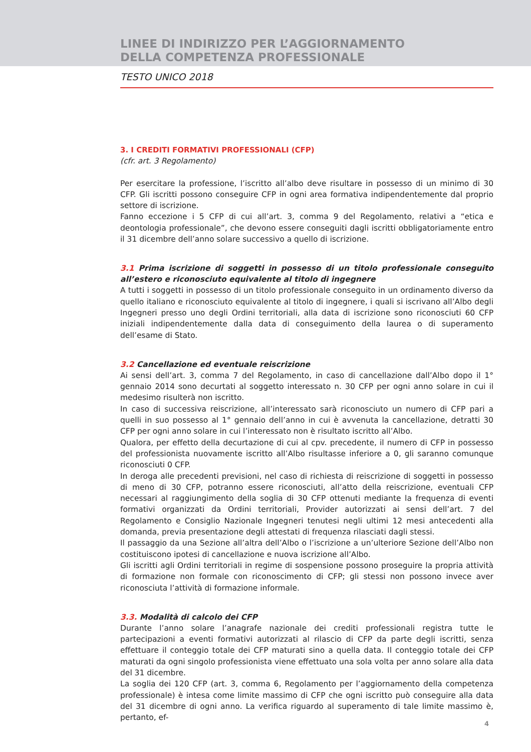LINEE DI INDIRIZZO PER L’AGGIORNAMENTO
DELLA COMPETENZA PROFESSIONALE
TESTO UNICO 2018
3. I CREDITI FORMATIVI PROFESSIONALI (CFP)
(cfr. art. 3 Regolamento)
Per esercitare la professione, l’iscritto all’albo deve risultare in possesso di un minimo di 30 CFP. Gli iscritti possono conseguire CFP in ogni area formativa indipendentemente dal proprio settore di iscrizione.
Fanno eccezione i 5 CFP di cui all’art. 3, comma 9 del Regolamento, relativi a “etica e deontologia professionale”, che devono essere conseguiti dagli iscritti obbligatoriamente entro il 31 dicembre dell’anno solare successivo a quello di iscrizione.
3.1 Prima iscrizione di soggetti in possesso di un titolo professionale conseguito all’estero e riconosciuto equivalente al titolo di ingegnere
A tutti i soggetti in possesso di un titolo professionale conseguito in un ordinamento diverso da quello italiano e riconosciuto equivalente al titolo di ingegnere, i quali si iscrivano all’Albo degli Ingegneri presso uno degli Ordini territoriali, alla data di iscrizione sono riconosciuti 60 CFP iniziali indipendentemente dalla data di conseguimento della laurea o di superamento dell’esame di Stato.
3.2 Cancellazione ed eventuale reiscrizione
Ai sensi dell’art. 3, comma 7 del Regolamento, in caso di cancellazione dall’Albo dopo il 1° gennaio 2014 sono decurtati al soggetto interessato n. 30 CFP per ogni anno solare in cui il medesimo risulterà non iscritto.
In caso di successiva reiscrizione, all’interessato sarà riconosciuto un numero di CFP pari a quelli in suo possesso al 1° gennaio dell’anno in cui è avvenuta la cancellazione, detratti 30 CFP per ogni anno solare in cui l’interessato non è risultato iscritto all’Albo.
Qualora, per effetto della decurtazione di cui al cpv. precedente, il numero di CFP in possesso del professionista nuovamente iscritto all’Albo risultasse inferiore a 0, gli saranno comunque riconosciuti 0 CFP.
In deroga alle precedenti previsioni, nel caso di richiesta di reiscrizione di soggetti in possesso di meno di 30 CFP, potranno essere riconosciuti, all’atto della reiscrizione, eventuali CFP necessari al raggiungimento della soglia di 30 CFP ottenuti mediante la frequenza di eventi formativi organizzati da Ordini territoriali, Provider autorizzati ai sensi dell’art. 7 del Regolamento e Consiglio Nazionale Ingegneri tenutesi negli ultimi 12 mesi antecedenti alla domanda, previa presentazione degli attestati di frequenza rilasciati dagli stessi.
Il passaggio da una Sezione all’altra dell’Albo o l’iscrizione a un’ulteriore Sezione dell’Albo non costituiscono ipotesi di cancellazione e nuova iscrizione all’Albo.
Gli iscritti agli Ordini territoriali in regime di sospensione possono proseguire la propria attività di formazione non formale con riconoscimento di CFP; gli stessi non possono invece aver riconosciuta l’attività di formazione informale.
3.3. Modalità di calcolo dei CFP
Durante l’anno solare l’anagrafe nazionale dei crediti professionali registra tutte le partecipazioni a eventi formativi autorizzati al rilascio di CFP da parte degli iscritti, senza effettuare il conteggio totale dei CFP maturati sino a quella data. Il conteggio totale dei CFP maturati da ogni singolo professionista viene effettuato una sola volta per anno solare alla data del 31 dicembre.
La soglia dei 120 CFP (art. 3, comma 6, Regolamento per l’aggiornamento della competenza professionale) è intesa come limite massimo di CFP che ogni iscritto può conseguire alla data del 31 dicembre di ogni anno. La verifica riguardo al superamento di tale limite massimo è, pertanto, ef-
4